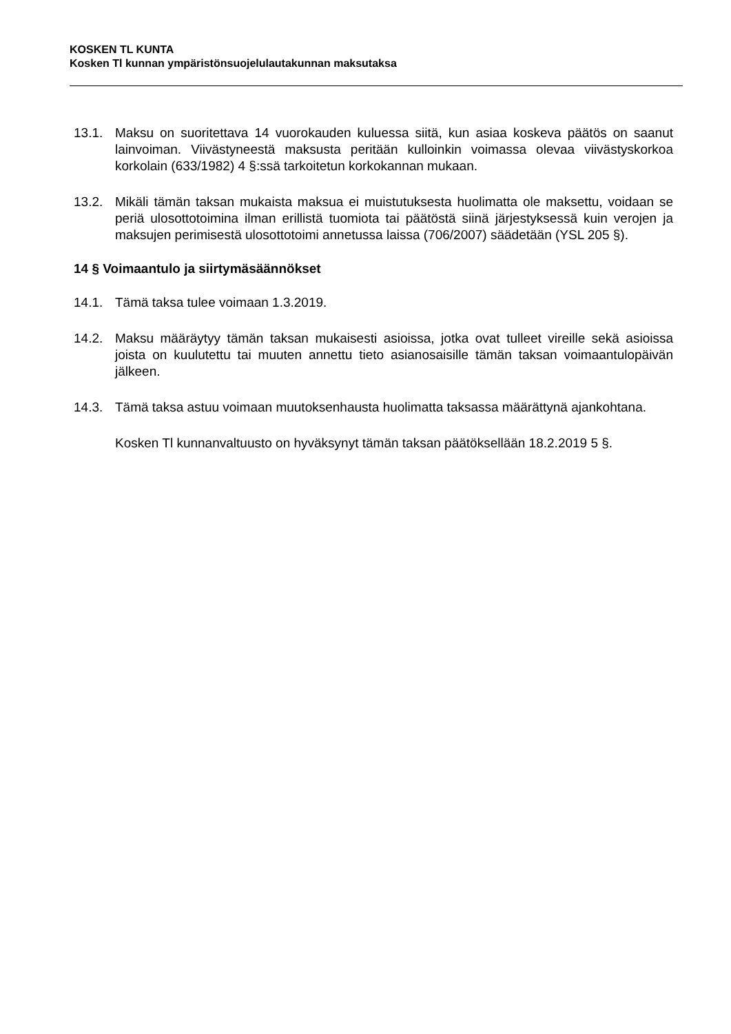KOSKEN TL KUNTA
Kosken Tl kunnan ympäristönsuojelulautakunnan maksutaksa
13.1. Maksu on suoritettava 14 vuorokauden kuluessa siitä, kun asiaa koskeva päätös on saanut lainvoiman. Viivästyneestä maksusta peritään kulloinkin voimassa olevaa viivästyskorkoa korkolain (633/1982) 4 §:ssä tarkoitetun korkokannan mukaan.
13.2. Mikäli tämän taksan mukaista maksua ei muistutuksesta huolimatta ole maksettu, voidaan se periä ulosottotoimina ilman erillistä tuomiota tai päätöstä siinä järjestyksessä kuin verojen ja maksujen perimisestä ulosottotoimi annetussa laissa (706/2007) säädetään (YSL 205 §).
14 § Voimaantulo ja siirtymäsäännökset
14.1. Tämä taksa tulee voimaan 1.3.2019.
14.2. Maksu määräytyy tämän taksan mukaisesti asioissa, jotka ovat tulleet vireille sekä asioissa joista on kuulutettu tai muuten annettu tieto asianosaisille tämän taksan voimaantulopäivän jälkeen.
14.3. Tämä taksa astuu voimaan muutoksenhausta huolimatta taksassa määrättynä ajankohtana.
Kosken Tl kunnanvaltuusto on hyväksynyt tämän taksan päätöksellään 18.2.2019 5 §.